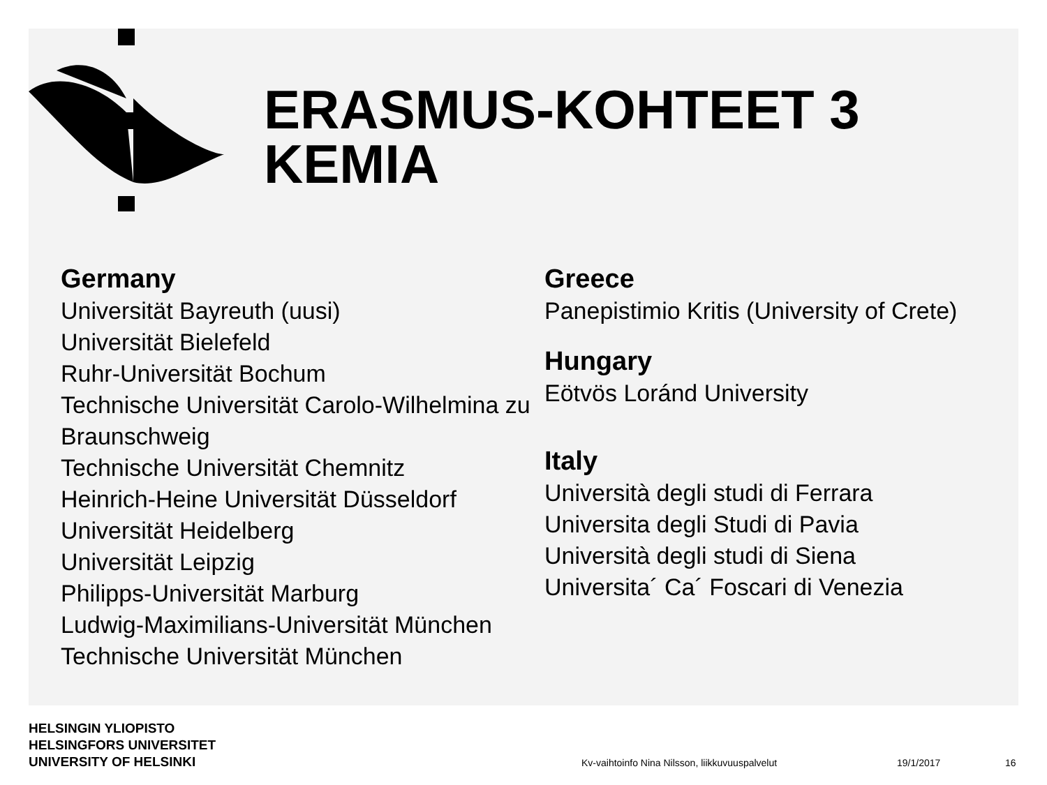ERASMUS-KOHTEET 3
KEMIA
Germany
Universität Bayreuth (uusi)
Universität Bielefeld
Ruhr-Universität Bochum
Technische Universität Carolo-Wilhelmina zu Braunschweig
Technische Universität Chemnitz
Heinrich-Heine Universität Düsseldorf
Universität Heidelberg
Universität Leipzig
Philipps-Universität Marburg
Ludwig-Maximilians-Universität München
Technische Universität München
Greece
Panepistimio Kritis (University of Crete)
Hungary
Eötvös Loránd University
Italy
Università degli studi di Ferrara
Universita degli Studi di Pavia
Università degli studi di Siena
Universita´ Ca´ Foscari di Venezia
HELSINGIN YLIOPISTO
HELSINGFORS UNIVERSITET
UNIVERSITY OF HELSINKI
Kv-vaihtoinfo Nina Nilsson, liikkuvuuspalvelut
19/1/2017 16